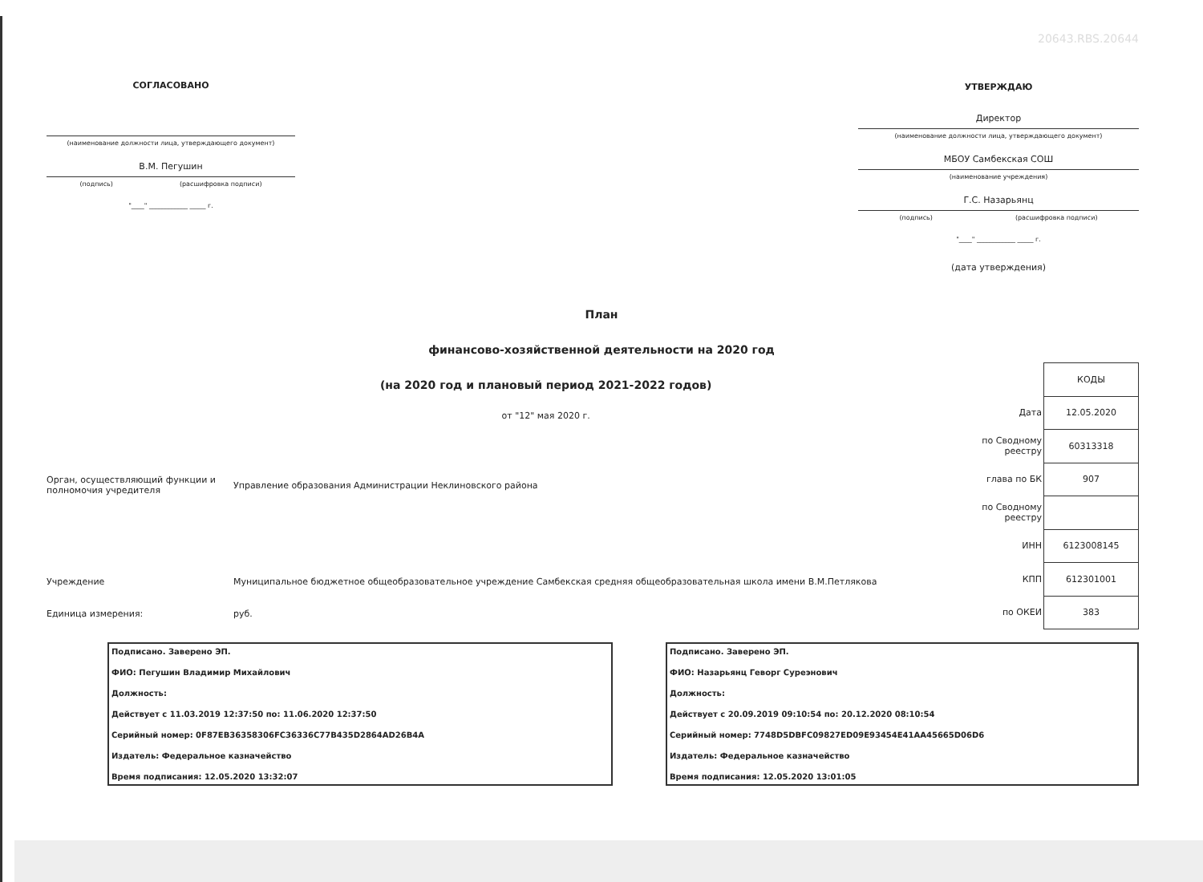СОГЛАСОВАНО
(наименование должности лица, утверждающего документ)
В.М. Пегушин
(подпись) (расшифровка подписи)
"____" ____________ _____ г.
20643.RBS.20644
УТВЕРЖДАЮ
Директор
(наименование должности лица, утверждающего документ)
МБОУ Самбекская СОШ
(наименование учреждения)
Г.С. Назарьянц
(подпись) (расшифровка подписи)
"____" ____________ _____ г.
(дата утверждения)
План
финансово-хозяйственной деятельности на 2020 год
(на 2020 год и плановый период 2021-2022 годов)
от "12" мая 2020 г.
Орган, осуществляющий функции и полномочия учредителя
Управление образования Администрации Неклиновского района
Учреждение
Муниципальное бюджетное общеобразовательное учреждение Самбекская средняя общеобразовательная школа имени В.М.Петлякова
Единица измерения: руб.
| | КОДЫ |
| Дата | 12.05.2020 |
| по Сводному реестру | 60313318 |
| глава по БК | 907 |
| по Сводному реестру | |
| ИНН | 6123008145 |
| КПП | 612301001 |
| по ОКЕИ | 383 |
Подписано. Заверено ЭП.
ФИО: Пегушин Владимир Михайлович
Должность:
Действует с 11.03.2019 12:37:50 по: 11.06.2020 12:37:50
Серийный номер: 0F87EB36358306FC36336C77B435D2864AD26B4A
Издатель: Федеральное казначейство
Время подписания: 12.05.2020 13:32:07
Подписано. Заверено ЭП.
ФИО: Назарьянц Геворг Суреэнович
Должность:
Действует с 20.09.2019 09:10:54 по: 20.12.2020 08:10:54
Серийный номер: 7748D5DBFC09827ED09E93454E41AA45665D06D6
Издатель: Федеральное казначейство
Время подписания: 12.05.2020 13:01:05